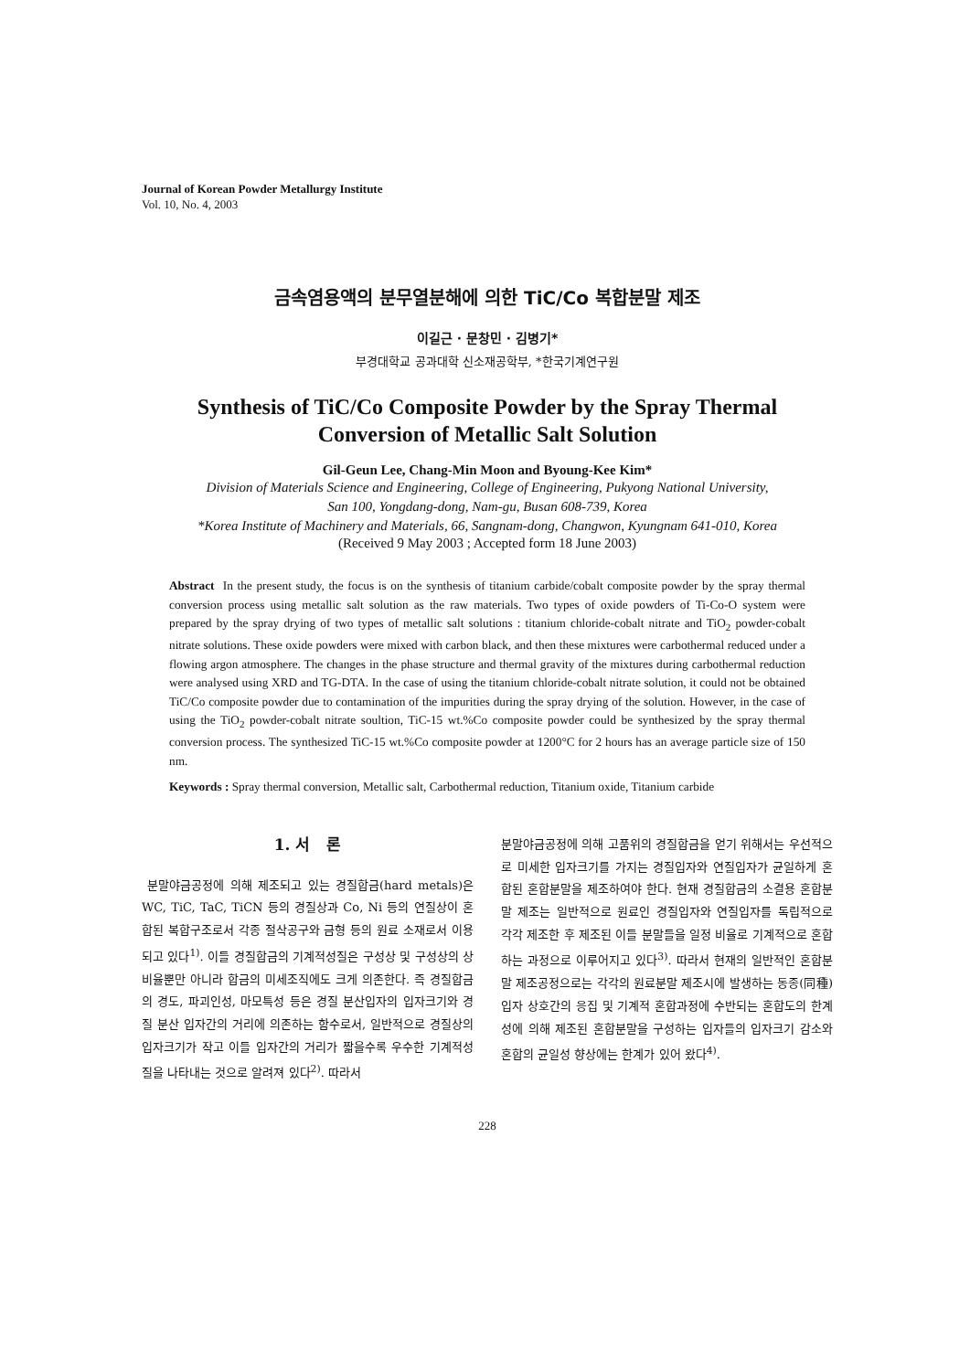Journal of Korean Powder Metallurgy Institute
Vol. 10, No. 4, 2003
금속염용액의 분무열분해에 의한 TiC/Co 복합분말 제조
이길근 · 문창민 · 김병기*
부경대학교 공과대학 신소재공학부, *한국기계연구원
Synthesis of TiC/Co Composite Powder by the Spray Thermal
Conversion of Metallic Salt Solution
Gil-Geun Lee, Chang-Min Moon and Byoung-Kee Kim*
Division of Materials Science and Engineering, College of Engineering, Pukyong National University,
San 100, Yongdang-dong, Nam-gu, Busan 608-739, Korea
*Korea Institute of Machinery and Materials, 66, Sangnam-dong, Changwon, Kyungnam 641-010, Korea
(Received 9 May 2003 ; Accepted form 18 June 2003)
Abstract In the present study, the focus is on the synthesis of titanium carbide/cobalt composite powder by the spray thermal conversion process using metallic salt solution as the raw materials. Two types of oxide powders of Ti-Co-O system were prepared by the spray drying of two types of metallic salt solutions : titanium chloride-cobalt nitrate and TiO<sub>2</sub> powder-cobalt nitrate solutions. These oxide powders were mixed with carbon black, and then these mixtures were carbothermal reduced under a flowing argon atmosphere. The changes in the phase structure and thermal gravity of the mixtures during carbothermal reduction were analysed using XRD and TG-DTA. In the case of using the titanium chloride-cobalt nitrate solution, it could not be obtained TiC/Co composite powder due to contamination of the impurities during the spray drying of the solution. However, in the case of using the TiO<sub>2</sub> powder-cobalt nitrate soultion, TiC-15 wt.%Co composite powder could be synthesized by the spray thermal conversion process. The synthesized TiC-15 wt.%Co composite powder at 1200°C for 2 hours has an average particle size of 150 nm.
Keywords : Spray thermal conversion, Metallic salt, Carbothermal reduction, Titanium oxide, Titanium carbide
1. 서 론
분말야금공정에 의해 제조되고 있는 경질합금(hard metals)은 WC, TiC, TaC, TiCN 등의 경질상과 Co, Ni 등의 연질상이 혼합된 복합구조로서 각종 절삭공구와 금형 등의 원료 소재로서 이용되고 있다<sup>1)</sup>. 이들 경질합금의 기계적성질은 구성상 및 구성상의 상 비율뿐만 아니라 합금의 미세조직에도 크게 의존한다. 즉 경질합금의 경도, 파괴인성, 마모특성 등은 경질 분산입자의 입자크기와 경질 분산 입자간의 거리에 의존하는 함수로서, 일반적으로 경질상의 입자크기가 작고 이들 입자간의 거리가 짧을수록 우수한 기계적성질을 나타내는 것으로 알려져 있다<sup>2)</sup>. 따라서
분말야금공정에 의해 고품위의 경질합금을 얻기 위해서는 우선적으로 미세한 입자크기를 가지는 경질입자와 연질입자가 균일하게 혼합된 혼합분말을 제조하여야 한다. 현재 경질합금의 소결용 혼합분말 제조는 일반적으로 원료인 경질입자와 연질입자를 독립적으로 각각 제조한 후 제조된 이들 분말들을 일정 비율로 기계적으로 혼합하는 과정으로 이루어지고 있다<sup>3)</sup>. 따라서 현재의 일반적인 혼합분말 제조공정으로는 각각의 원료분말 제조시에 발생하는 동종(同種) 입자 상호간의 응집 및 기계적 혼합과정에 수반되는 혼합도의 한계성에 의해 제조된 혼합분말을 구성하는 입자들의 입자크기 감소와 혼합의 균일성 향상에는 한계가 있어 왔다<sup>4)</sup>.
228